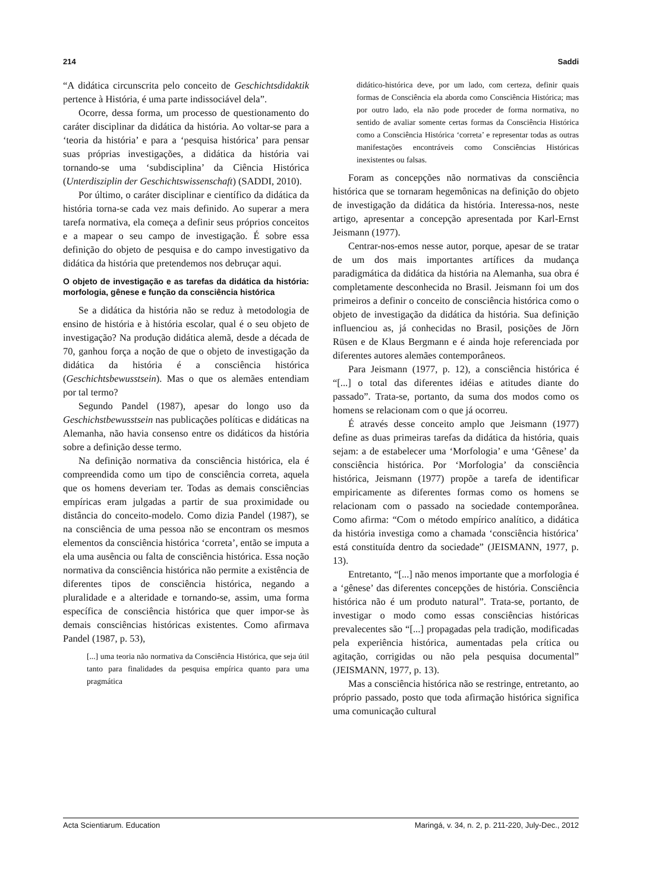214 Saddi
“A didática circunscrita pelo conceito de Geschichtsdidaktik pertence à História, é uma parte indissociável dela”.
Ocorre, dessa forma, um processo de questionamento do caráter disciplinar da didática da história. Ao voltar-se para a ‘teoria da história’ e para a ‘pesquisa histórica’ para pensar suas próprias investigações, a didática da história vai tornando-se uma ‘subdisciplina’ da Ciência Histórica (Unterdisziplin der Geschichtswissenschaft) (SADDI, 2010).
Por último, o caráter disciplinar e científico da didática da história torna-se cada vez mais definido. Ao superar a mera tarefa normativa, ela começa a definir seus próprios conceitos e a mapear o seu campo de investigação. É sobre essa definição do objeto de pesquisa e do campo investigativo da didática da história que pretendemos nos debruçar aqui.
O objeto de investigação e as tarefas da didática da história: morfologia, gênese e função da consciência histórica
Se a didática da história não se reduz à metodologia de ensino de história e à história escolar, qual é o seu objeto de investigação? Na produção didática alemã, desde a década de 70, ganhou força a noção de que o objeto de investigação da didática da história é a consciência histórica (Geschichtsbewusstsein). Mas o que os alemães entendiam por tal termo?
Segundo Pandel (1987), apesar do longo uso da Geschichstbewusstsein nas publicações políticas e didáticas na Alemanha, não havia consenso entre os didáticos da história sobre a definição desse termo.
Na definição normativa da consciência histórica, ela é compreendida como um tipo de consciência correta, aquela que os homens deveriam ter. Todas as demais consciências empíricas eram julgadas a partir de sua proximidade ou distância do conceito-modelo. Como dizia Pandel (1987), se na consciência de uma pessoa não se encontram os mesmos elementos da consciência histórica ‘correta’, então se imputa a ela uma ausência ou falta de consciência histórica. Essa noção normativa da consciência histórica não permite a existência de diferentes tipos de consciência histórica, negando a pluralidade e a alteridade e tornando-se, assim, uma forma específica de consciência histórica que quer impor-se às demais consciências históricas existentes. Como afirmava Pandel (1987, p. 53),
[...] uma teoria não normativa da Consciência Histórica, que seja útil tanto para finalidades da pesquisa empírica quanto para uma pragmática
didático-histórica deve, por um lado, com certeza, definir quais formas de Consciência ela aborda como Consciência Histórica; mas por outro lado, ela não pode proceder de forma normativa, no sentido de avaliar somente certas formas da Consciência Histórica como a Consciência Histórica ‘correta’ e representar todas as outras manifestações encontráveis como Consciências Históricas inexistentes ou falsas.
Foram as concepções não normativas da consciência histórica que se tornaram hegemônicas na definição do objeto de investigação da didática da história. Interessa-nos, neste artigo, apresentar a concepção apresentada por Karl-Ernst Jeismann (1977).
Centrar-nos-emos nesse autor, porque, apesar de se tratar de um dos mais importantes artífices da mudança paradigmática da didática da história na Alemanha, sua obra é completamente desconhecida no Brasil. Jeismann foi um dos primeiros a definir o conceito de consciência histórica como o objeto de investigação da didática da história. Sua definição influenciou as, já conhecidas no Brasil, posições de Jörn Rüsen e de Klaus Bergmann e é ainda hoje referenciada por diferentes autores alemães contemporâneos.
Para Jeismann (1977, p. 12), a consciência histórica é “[...] o total das diferentes idéias e atitudes diante do passado”. Trata-se, portanto, da suma dos modos como os homens se relacionam com o que já ocorreu.
É através desse conceito amplo que Jeismann (1977) define as duas primeiras tarefas da didática da história, quais sejam: a de estabelecer uma ‘Morfologia’ e uma ‘Gênese’ da consciência histórica. Por ‘Morfologia’ da consciência histórica, Jeismann (1977) propõe a tarefa de identificar empiricamente as diferentes formas como os homens se relacionam com o passado na sociedade contemporânea. Como afirma: “Com o método empírico analítico, a didática da história investiga como a chamada ‘consciência histórica’ está constituída dentro da sociedade” (JEISMANN, 1977, p. 13).
Entretanto, “[...] não menos importante que a morfologia é a ‘gênese’ das diferentes concepções de história. Consciência histórica não é um produto natural”. Trata-se, portanto, de investigar o modo como essas consciências históricas prevalecentes são “[...] propagadas pela tradição, modificadas pela experiência histórica, aumentadas pela crítica ou agitação, corrigidas ou não pela pesquisa documental” (JEISMANN, 1977, p. 13).
Mas a consciência histórica não se restringe, entretanto, ao próprio passado, posto que toda afirmação histórica significa uma comunicação cultural
Acta Scientiarum. Education Maringá, v. 34, n. 2, p. 211-220, July-Dec., 2012